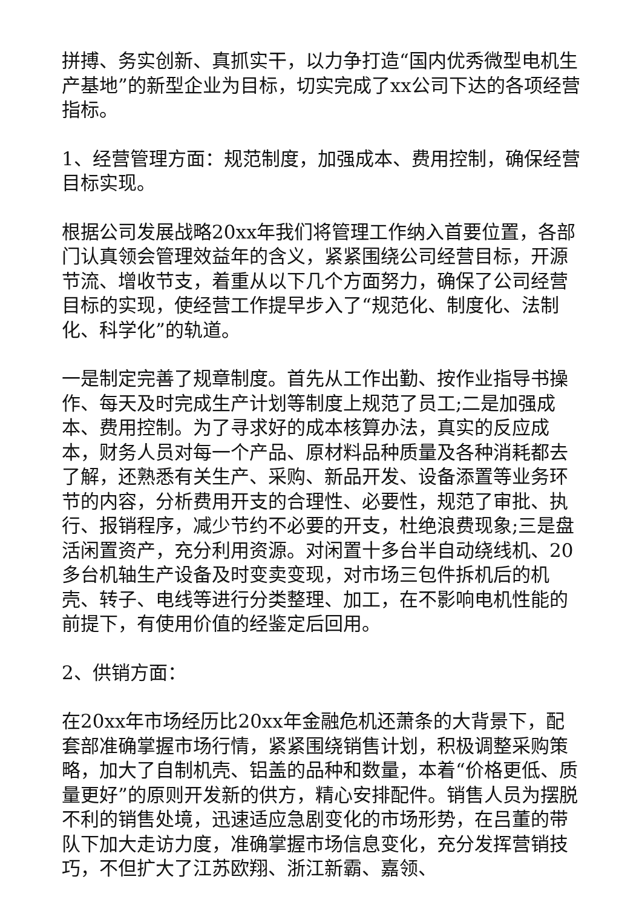拼搏、务实创新、真抓实干，以力争打造“国内优秀微型电机生产基地”的新型企业为目标，切实完成了xx公司下达的各项经营指标。
1、经营管理方面：规范制度，加强成本、费用控制，确保经营目标实现。
根据公司发展战略20xx年我们将管理工作纳入首要位置，各部门认真领会管理效益年的含义，紧紧围绕公司经营目标，开源节流、增收节支，着重从以下几个方面努力，确保了公司经营目标的实现，使经营工作提早步入了“规范化、制度化、法制化、科学化”的轨道。
一是制定完善了规章制度。首先从工作出勤、按作业指导书操作、每天及时完成生产计划等制度上规范了员工;二是加强成本、费用控制。为了寻求好的成本核算办法，真实的反应成本，财务人员对每一个产品、原材料品种质量及各种消耗都去了解，还熟悉有关生产、采购、新品开发、设备添置等业务环节的内容，分析费用开支的合理性、必要性，规范了审批、执行、报销程序，减少节约不必要的开支，杜绝浪费现象;三是盘活闲置资产，充分利用资源。对闲置十多台半自动绕线机、20多台机轴生产设备及时变卖变现，对市场三包件拆机后的机壳、转子、电线等进行分类整理、加工，在不影响电机性能的前提下，有使用价值的经鉴定后回用。
2、供销方面：
在20xx年市场经历比20xx年金融危机还萧条的大背景下，配套部准确掌握市场行情，紧紧围绕销售计划，积极调整采购策略，加大了自制机壳、铝盖的品种和数量，本着“价格更低、质量更好”的原则开发新的供方，精心安排配件。销售人员为摆脱不利的销售处境，迅速适应急剧变化的市场形势，在吕董的带队下加大走访力度，准确掌握市场信息变化，充分发挥营销技巧，不但扩大了江苏欧翔、浙江新霸、嘉领、